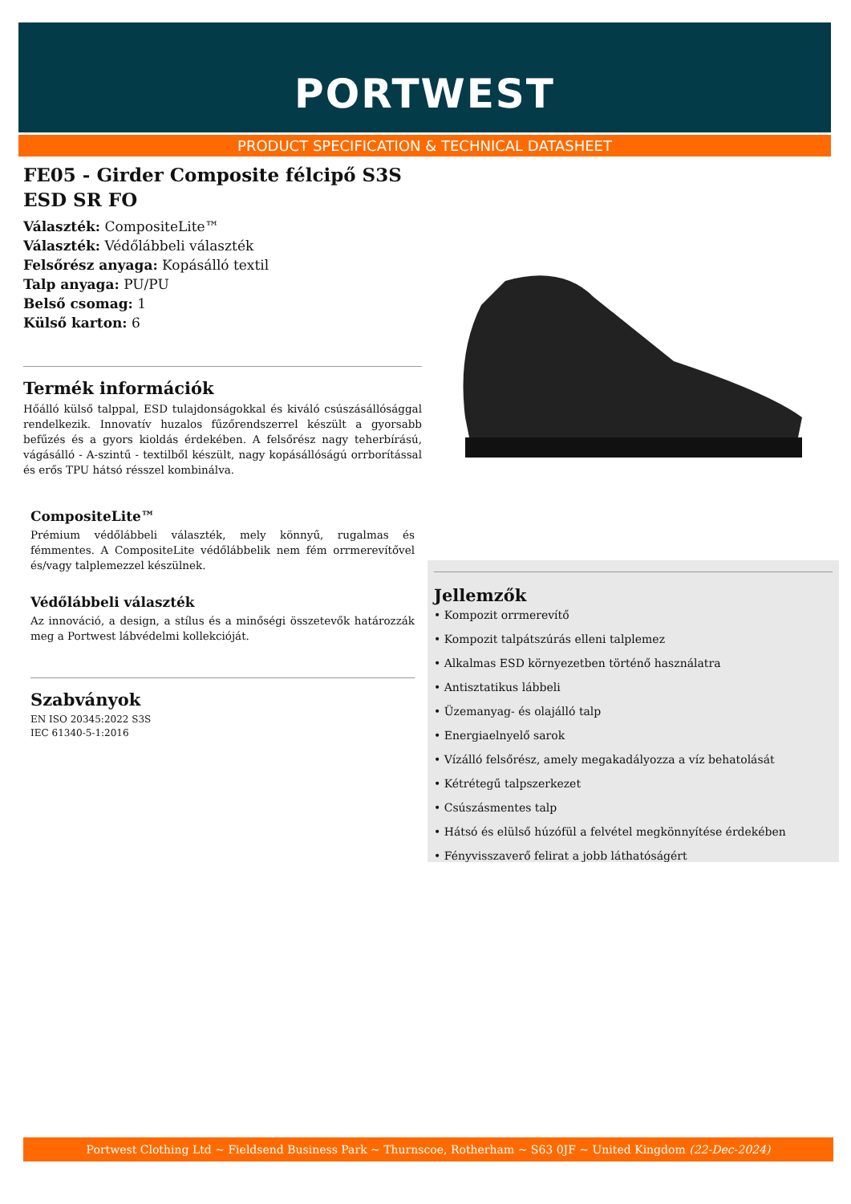PORTWEST
PRODUCT SPECIFICATION & TECHNICAL DATASHEET
FE05 - Girder Composite félcipő S3S ESD SR FO
Választék: CompositeLite™
Választék: Védőlábbeli választék
Felsőrész anyaga: Kopásálló textil
Talp anyaga: PU/PU
Belső csomag: 1
Külső karton: 6
Termék információk
Hőálló külső talppal, ESD tulajdonságokkal és kiváló csúszásállósággal rendelkezik. Innovatív huzalos fűzőrendszerrel készült a gyorsabb befűzés és a gyors kioldás érdekében. A felsőrész nagy teherbírású, vágásálló - A-szintű - textilből készült, nagy kopásállóságú orrborítással és erős TPU hátsó résszel kombinálva.
CompositeLite™
Prémium védőlábbeli választék, mely könnyű, rugalmas és fémmentes. A CompositeLite védőlábbelik nem fém orrmerevítővel és/vagy talplemezzel készülnek.
Védőlábbeli választék
Az innováció, a design, a stílus és a minőségi összetevők határozzák meg a Portwest lábvédelmi kollekcióját.
Szabványok
EN ISO 20345:2022 S3S
IEC 61340-5-1:2016
Jellemzők
• Kompozit orrmerevítő
• Kompozit talpátszúrás elleni talplemez
• Alkalmas ESD környezetben történő használatra
• Antisztatikus lábbeli
• Üzemanyag- és olajálló talp
• Energiaelnyelő sarok
• Vízálló felsőrész, amely megakadályozza a víz behatolását
• Kétrétegű talpszerkezet
• Csúszásmentes talp
• Hátsó és elülső húzófül a felvétel megkönnyítése érdekében
• Fényvisszaverő felirat a jobb láthatóságért
Portwest Clothing Ltd ~ Fieldsend Business Park ~ Thurnscoe, Rotherham ~ S63 0JF ~ United Kingdom (22-Dec-2024)